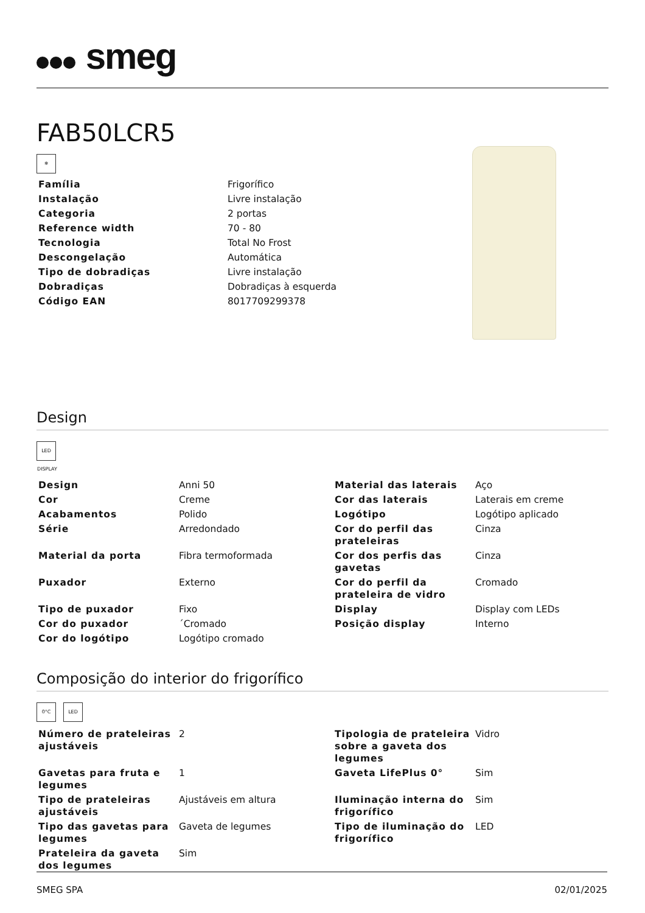smeg
FAB50LCR5
❄
| Família | Frigorífico |
| Instalação | Livre instalação |
| Categoria | 2 portas |
| Reference width | 70 - 80 |
| Tecnologia | Total No Frost |
| Descongelação | Automática |
| Tipo de dobradiças | Livre instalação |
| Dobradiças | Dobradiças à esquerda |
| Código EAN | 8017709299378 |
Design
LED DISPLAY
| Design | Anni 50 | Material das laterais | Aço |
| Cor | Creme | Cor das laterais | Laterais em creme |
| Acabamentos | Polido | Logótipo | Logótipo aplicado |
| Série | Arredondado | Cor do perfil das prateleiras | Cinza |
| Material da porta | Fibra termoformada | Cor dos perfis das gavetas | Cinza |
| Puxador | Externo | Cor do perfil da prateleira de vidro | Cromado |
| Tipo de puxador | Fixo | Display | Display com LEDs |
| Cor do puxador | ´Cromado | Posição display | Interno |
| Cor do logótipo | Logótipo cromado | | |
Composição do interior do frigorífico
0°C LED
| Número de prateleiras ajustáveis | 2 | Tipologia de prateleira sobre a gaveta dos legumes | Vidro |
| Gavetas para fruta e legumes | 1 | Gaveta LifePlus 0° | Sim |
| Tipo de prateleiras ajustáveis | Ajustáveis em altura | Iluminação interna do frigorífico | Sim |
| Tipo das gavetas para legumes | Gaveta de legumes | Tipo de iluminação do frigorífico | LED |
| Prateleira da gaveta dos legumes | Sim | | |
SMEG SPA 02/01/2025